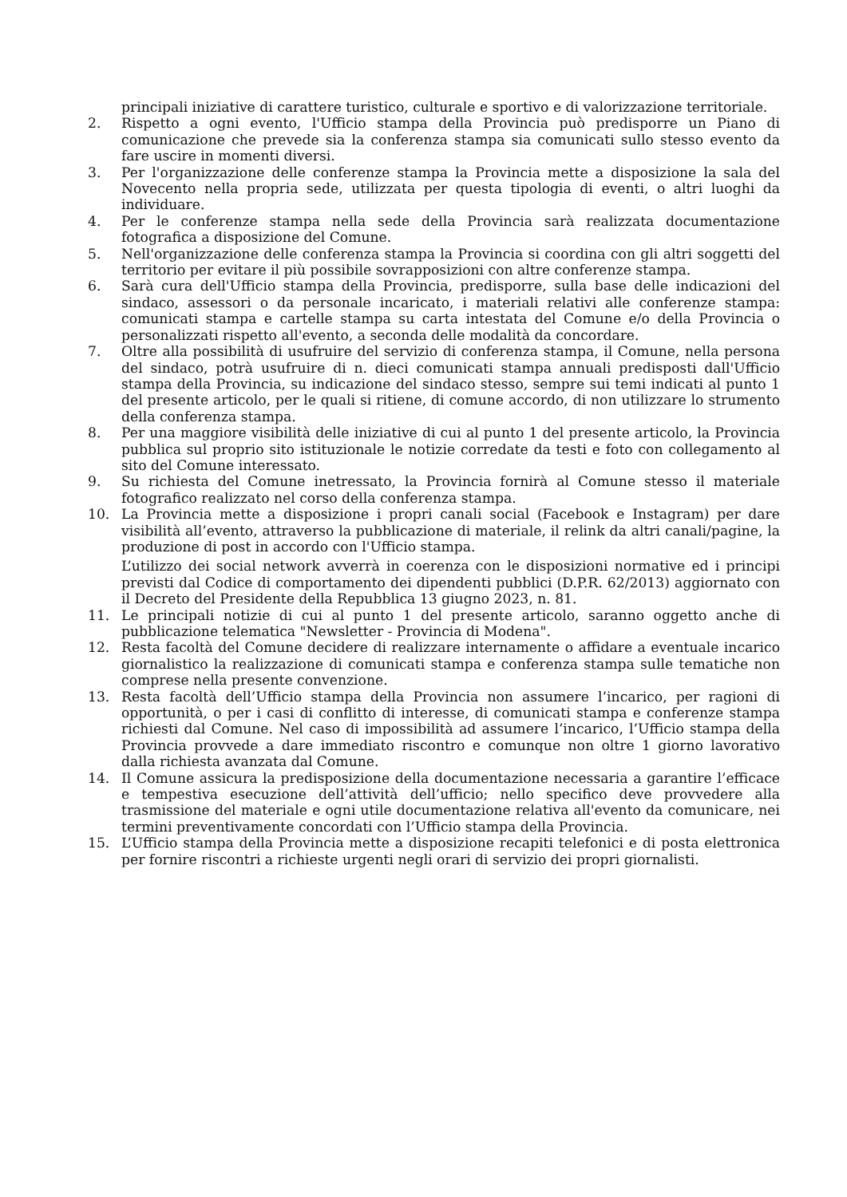principali iniziative di carattere turistico, culturale e sportivo e di valorizzazione territoriale.
2. Rispetto a ogni evento, l'Ufficio stampa della Provincia può predisporre un Piano di comunicazione che prevede sia la conferenza stampa sia comunicati sullo stesso evento da fare uscire in momenti diversi.
3. Per l'organizzazione delle conferenze stampa la Provincia mette a disposizione la sala del Novecento nella propria sede, utilizzata per questa tipologia di eventi, o altri luoghi da individuare.
4. Per le conferenze stampa nella sede della Provincia sarà realizzata documentazione fotografica a disposizione del Comune.
5. Nell'organizzazione delle conferenza stampa la Provincia si coordina con gli altri soggetti del territorio per evitare il più possibile sovrapposizioni con altre conferenze stampa.
6. Sarà cura dell'Ufficio stampa della Provincia, predisporre, sulla base delle indicazioni del sindaco, assessori o da personale incaricato, i materiali relativi alle conferenze stampa: comunicati stampa e cartelle stampa su carta intestata del Comune e/o della Provincia o personalizzati rispetto all'evento, a seconda delle modalità da concordare.
7. Oltre alla possibilità di usufruire del servizio di conferenza stampa, il Comune, nella persona del sindaco, potrà usufruire di n. dieci comunicati stampa annuali predisposti dall'Ufficio stampa della Provincia, su indicazione del sindaco stesso, sempre sui temi indicati al punto 1 del presente articolo, per le quali si ritiene, di comune accordo, di non utilizzare lo strumento della conferenza stampa.
8. Per una maggiore visibilità delle iniziative di cui al punto 1 del presente articolo, la Provincia pubblica sul proprio sito istituzionale le notizie corredate da testi e foto con collegamento al sito del Comune interessato.
9. Su richiesta del Comune inetressato, la Provincia fornirà al Comune stesso il materiale fotografico realizzato nel corso della conferenza stampa.
10. La Provincia mette a disposizione i propri canali social (Facebook e Instagram) per dare visibilità all’evento, attraverso la pubblicazione di materiale, il relink da altri canali/pagine, la produzione di post in accordo con l'Ufficio stampa.
L’utilizzo dei social network avverrà in coerenza con le disposizioni normative ed i principi previsti dal Codice di comportamento dei dipendenti pubblici (D.P.R. 62/2013) aggiornato con il Decreto del Presidente della Repubblica 13 giugno 2023, n. 81.
11. Le principali notizie di cui al punto 1 del presente articolo, saranno oggetto anche di pubblicazione telematica "Newsletter - Provincia di Modena".
12. Resta facoltà del Comune decidere di realizzare internamente o affidare a eventuale incarico giornalistico la realizzazione di comunicati stampa e conferenza stampa sulle tematiche non comprese nella presente convenzione.
13. Resta facoltà dell’Ufficio stampa della Provincia non assumere l’incarico, per ragioni di opportunità, o per i casi di conflitto di interesse, di comunicati stampa e conferenze stampa richiesti dal Comune. Nel caso di impossibilità ad assumere l’incarico, l’Ufficio stampa della Provincia provvede a dare immediato riscontro e comunque non oltre 1 giorno lavorativo dalla richiesta avanzata dal Comune.
14. Il Comune assicura la predisposizione della documentazione necessaria a garantire l’efficace e tempestiva esecuzione dell’attività dell’ufficio; nello specifico deve provvedere alla trasmissione del materiale e ogni utile documentazione relativa all'evento da comunicare, nei termini preventivamente concordati con l’Ufficio stampa della Provincia.
15. L’Ufficio stampa della Provincia mette a disposizione recapiti telefonici e di posta elettronica per fornire riscontri a richieste urgenti negli orari di servizio dei propri giornalisti.